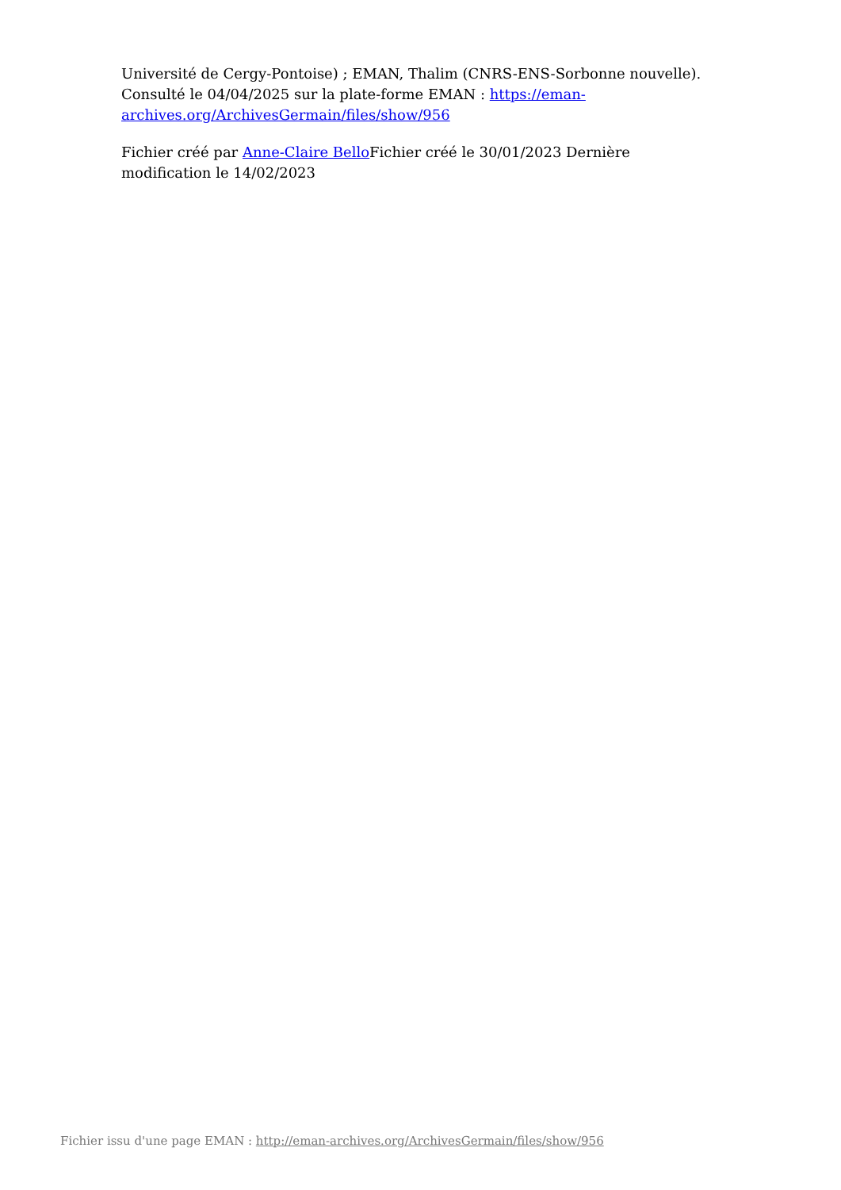Université de Cergy-Pontoise) ; EMAN, Thalim (CNRS-ENS-Sorbonne nouvelle). Consulté le 04/04/2025 sur la plate-forme EMAN : https://eman-archives.org/ArchivesGermain/files/show/956
Fichier créé par Anne-Claire Bello Fichier créé le 30/01/2023 Dernière modification le 14/02/2023
Fichier issu d'une page EMAN : http://eman-archives.org/ArchivesGermain/files/show/956